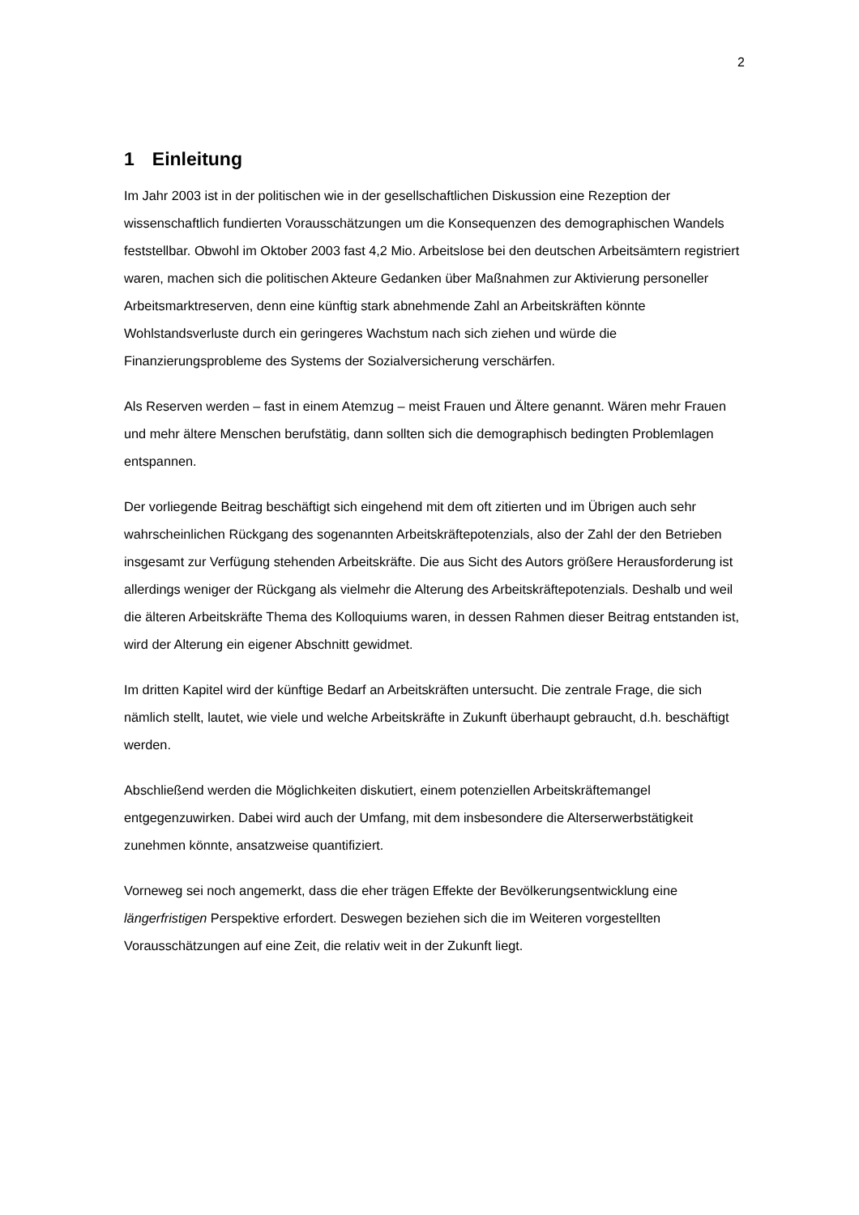2
1 Einleitung
Im Jahr 2003 ist in der politischen wie in der gesellschaftlichen Diskussion eine Rezeption der wissenschaftlich fundierten Vorausschätzungen um die Konsequenzen des demographischen Wandels feststellbar. Obwohl im Oktober 2003 fast 4,2 Mio. Arbeitslose bei den deutschen Arbeitsämtern registriert waren, machen sich die politischen Akteure Gedanken über Maßnahmen zur Aktivierung personeller Arbeitsmarktreserven, denn eine künftig stark abnehmende Zahl an Arbeitskräften könnte Wohlstandsverluste durch ein geringeres Wachstum nach sich ziehen und würde die Finanzierungsprobleme des Systems der Sozialversicherung verschärfen.
Als Reserven werden – fast in einem Atemzug – meist Frauen und Ältere genannt. Wären mehr Frauen und mehr ältere Menschen berufstätig, dann sollten sich die demographisch bedingten Problemlagen entspannen.
Der vorliegende Beitrag beschäftigt sich eingehend mit dem oft zitierten und im Übrigen auch sehr wahrscheinlichen Rückgang des sogenannten Arbeitskräftepotenzials, also der Zahl der den Betrieben insgesamt zur Verfügung stehenden Arbeitskräfte. Die aus Sicht des Autors größere Herausforderung ist allerdings weniger der Rückgang als vielmehr die Alterung des Arbeitskräftepotenzials. Deshalb und weil die älteren Arbeitskräfte Thema des Kolloquiums waren, in dessen Rahmen dieser Beitrag entstanden ist, wird der Alterung ein eigener Abschnitt gewidmet.
Im dritten Kapitel wird der künftige Bedarf an Arbeitskräften untersucht. Die zentrale Frage, die sich nämlich stellt, lautet, wie viele und welche Arbeitskräfte in Zukunft überhaupt gebraucht, d.h. beschäftigt werden.
Abschließend werden die Möglichkeiten diskutiert, einem potenziellen Arbeitskräftemangel entgegenzuwirken. Dabei wird auch der Umfang, mit dem insbesondere die Alterserwerbstätigkeit zunehmen könnte, ansatzweise quantifiziert.
Vorneweg sei noch angemerkt, dass die eher trägen Effekte der Bevölkerungsentwicklung eine längerfristigen Perspektive erfordert. Deswegen beziehen sich die im Weiteren vorgestellten Vorausschätzungen auf eine Zeit, die relativ weit in der Zukunft liegt.